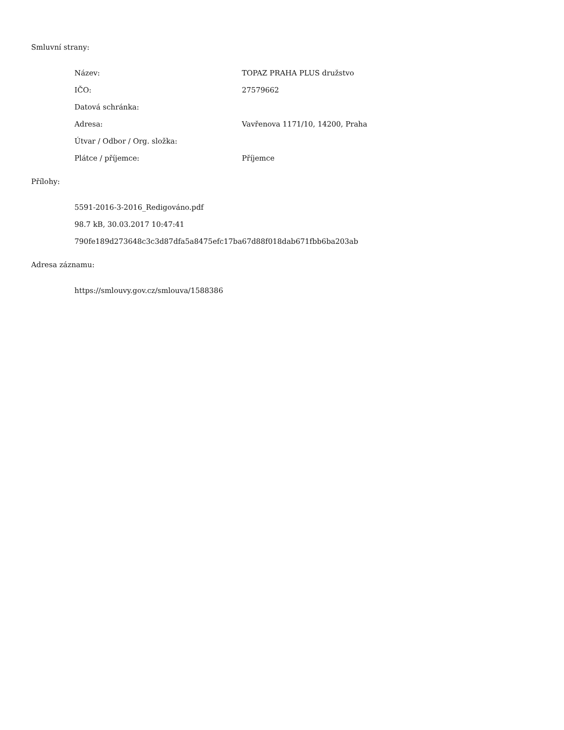Smluvní strany:
| Název: | TOPAZ PRAHA PLUS družstvo |
| IČO: | 27579662 |
| Datová schránka: | |
| Adresa: | Vavřenova 1171/10, 14200, Praha |
| Útvar / Odbor / Org. složka: | |
| Plátce / příjemce: | Příjemce |
Přílohy:
| 5591-2016-3-2016_Redigováno.pdf |
| 98.7 kB, 30.03.2017 10:47:41 |
| 790fe189d273648c3c3d87dfa5a8475efc17ba67d88f018dab671fbb6ba203ab |
Adresa záznamu:
| https://smlouvy.gov.cz/smlouva/1588386 |